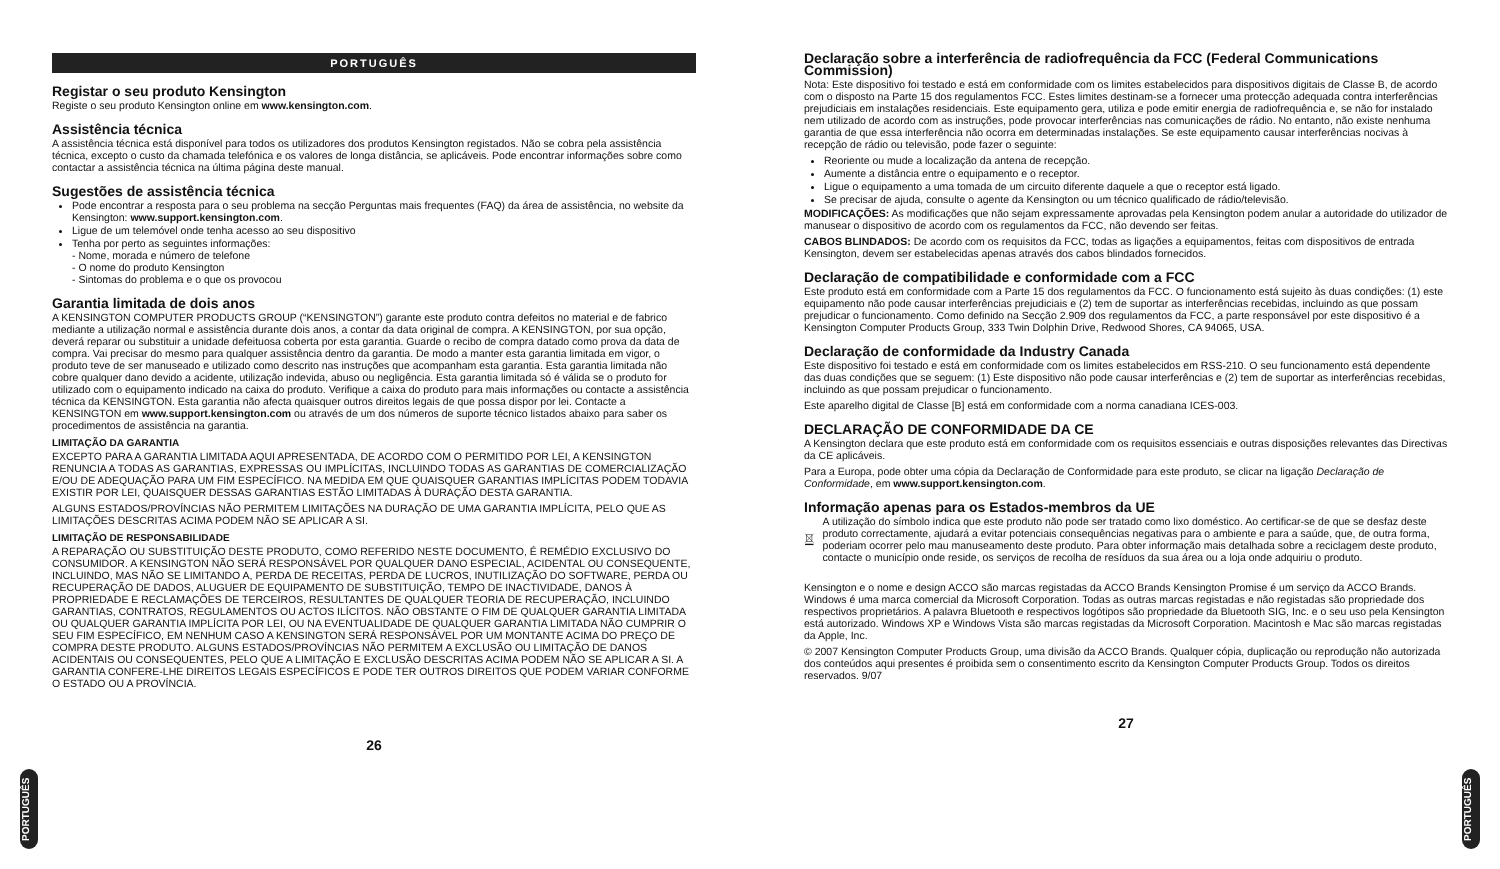PORTUGUÊS
Registar o seu produto Kensington
Registe o seu produto Kensington online em www.kensington.com.
Assistência técnica
A assistência técnica está disponível para todos os utilizadores dos produtos Kensington registados. Não se cobra pela assistência técnica, excepto o custo da chamada telefónica e os valores de longa distância, se aplicáveis. Pode encontrar informações sobre como contactar a assistência técnica na última página deste manual.
Sugestões de assistência técnica
Pode encontrar a resposta para o seu problema na secção Perguntas mais frequentes (FAQ) da área de assistência, no website da Kensington: www.support.kensington.com.
Ligue de um telemóvel onde tenha acesso ao seu dispositivo
Tenha por perto as seguintes informações:
- Nome, morada e número de telefone
- O nome do produto Kensington
- Sintomas do problema e o que os provocou
Garantia limitada de dois anos
A KENSINGTON COMPUTER PRODUCTS GROUP (“KENSINGTON”) garante este produto contra defeitos no material e de fabrico mediante a utilização normal e assistência durante dois anos, a contar da data original de compra. A KENSINGTON, por sua opção, deverá reparar ou substituir a unidade defeituosa coberta por esta garantia. Guarde o recibo de compra datado como prova da data de compra. Vai precisar do mesmo para qualquer assistência dentro da garantia. De modo a manter esta garantia limitada em vigor, o produto teve de ser manuseado e utilizado como descrito nas instruções que acompanham esta garantia. Esta garantia limitada não cobre qualquer dano devido a acidente, utilização indevida, abuso ou negligência. Esta garantia limitada só é válida se o produto for utilizado com o equipamento indicado na caixa do produto. Verifique a caixa do produto para mais informações ou contacte a assistência técnica da KENSINGTON. Esta garantia não afecta quaisquer outros direitos legais de que possa dispor por lei. Contacte a KENSINGTON em www.support.kensington.com ou através de um dos números de suporte técnico listados abaixo para saber os procedimentos de assistência na garantia.
LIMITAÇÃO DA GARANTIA
EXCEPTO PARA A GARANTIA LIMITADA AQUI APRESENTADA, DE ACORDO COM O PERMITIDO POR LEI, A KENSINGTON RENUNCIA A TODAS AS GARANTIAS, EXPRESSAS OU IMPLÍCITAS, INCLUINDO TODAS AS GARANTIAS DE COMERCIALIZAÇÃO E/OU DE ADEQUAÇÃO PARA UM FIM ESPECÍFICO. NA MEDIDA EM QUE QUAISQUER GARANTIAS IMPLÍCITAS PODEM TODAVIA EXISTIR POR LEI, QUAISQUER DESSAS GARANTIAS ESTÃO LIMITADAS À DURAÇÃO DESTA GARANTIA.
ALGUNS ESTADOS/PROVÍNCIAS NÃO PERMITEM LIMITAÇÕES NA DURAÇÃO DE UMA GARANTIA IMPLÍCITA, PELO QUE AS LIMITAÇÕES DESCRITAS ACIMA PODEM NÃO SE APLICAR A SI.
LIMITAÇÃO DE RESPONSABILIDADE
A REPARAÇÃO OU SUBSTITUIÇÃO DESTE PRODUTO, COMO REFERIDO NESTE DOCUMENTO, É REMÉDIO EXCLUSIVO DO CONSUMIDOR. A KENSINGTON NÃO SERÁ RESPONSÁVEL POR QUALQUER DANO ESPECIAL, ACIDENTAL OU CONSEQUENTE, INCLUINDO, MAS NÃO SE LIMITANDO A, PERDA DE RECEITAS, PERDA DE LUCROS, INUTILIZAÇÃO DO SOFTWARE, PERDA OU RECUPERAÇÃO DE DADOS, ALUGUER DE EQUIPAMENTO DE SUBSTITUIÇÃO, TEMPO DE INACTIVIDADE, DANOS À PROPRIEDADE E RECLAMAÇÕES DE TERCEIROS, RESULTANTES DE QUALQUER TEORIA DE RECUPERAÇÃO, INCLUINDO GARANTIAS, CONTRATOS, REGULAMENTOS OU ACTOS ILÍCITOS. NÃO OBSTANTE O FIM DE QUALQUER GARANTIA LIMITADA OU QUALQUER GARANTIA IMPLÍCITA POR LEI, OU NA EVENTUALIDADE DE QUALQUER GARANTIA LIMITADA NÃO CUMPRIR O SEU FIM ESPECÍFICO, EM NENHUM CASO A KENSINGTON SERÁ RESPONSÁVEL POR UM MONTANTE ACIMA DO PREÇO DE COMPRA DESTE PRODUTO. ALGUNS ESTADOS/PROVÍNCIAS NÃO PERMITEM A EXCLUSÃO OU LIMITAÇÃO DE DANOS ACIDENTAIS OU CONSEQUENTES, PELO QUE A LIMITAÇÃO E EXCLUSÃO DESCRITAS ACIMA PODEM NÃO SE APLICAR A SI. A GARANTIA CONFERE-LHE DIREITOS LEGAIS ESPECÍFICOS E PODE TER OUTROS DIREITOS QUE PODEM VARIAR CONFORME O ESTADO OU A PROVÍNCIA.
26
Declaração sobre a interferência de radiofrequência da FCC (Federal Communications Commission)
Nota: Este dispositivo foi testado e está em conformidade com os limites estabelecidos para dispositivos digitais de Classe B, de acordo com o disposto na Parte 15 dos regulamentos FCC. Estes limites destinam-se a fornecer uma protecção adequada contra interferências prejudiciais em instalações residenciais. Este equipamento gera, utiliza e pode emitir energia de radiofrequência e, se não for instalado nem utilizado de acordo com as instruções, pode provocar interferências nas comunicações de rádio. No entanto, não existe nenhuma garantia de que essa interferência não ocorra em determinadas instalações. Se este equipamento causar interferências nocivas à recepção de rádio ou televisão, pode fazer o seguinte:
Reoriente ou mude a localização da antena de recepção.
Aumente a distância entre o equipamento e o receptor.
Ligue o equipamento a uma tomada de um circuito diferente daquele a que o receptor está ligado.
Se precisar de ajuda, consulte o agente da Kensington ou um técnico qualificado de rádio/televisão.
MODIFICAÇÕES: As modificações que não sejam expressamente aprovadas pela Kensington podem anular a autoridade do utilizador de manusear o dispositivo de acordo com os regulamentos da FCC, não devendo ser feitas.
CABOS BLINDADOS: De acordo com os requisitos da FCC, todas as ligações a equipamentos, feitas com dispositivos de entrada Kensington, devem ser estabelecidas apenas através dos cabos blindados fornecidos.
Declaração de compatibilidade e conformidade com a FCC
Este produto está em conformidade com a Parte 15 dos regulamentos da FCC. O funcionamento está sujeito às duas condições: (1) este equipamento não pode causar interferências prejudiciais e (2) tem de suportar as interferências recebidas, incluindo as que possam prejudicar o funcionamento. Como definido na Secção 2.909 dos regulamentos da FCC, a parte responsável por este dispositivo é a Kensington Computer Products Group, 333 Twin Dolphin Drive, Redwood Shores, CA 94065, USA.
Declaração de conformidade da Industry Canada
Este dispositivo foi testado e está em conformidade com os limites estabelecidos em RSS-210. O seu funcionamento está dependente das duas condições que se seguem: (1) Este dispositivo não pode causar interferências e (2) tem de suportar as interferências recebidas, incluindo as que possam prejudicar o funcionamento.
Este aparelho digital de Classe [B] está em conformidade com a norma canadiana ICES-003.
DECLARAÇÃO DE CONFORMIDADE DA CE
A Kensington declara que este produto está em conformidade com os requisitos essenciais e outras disposições relevantes das Directivas da CE aplicáveis.
Para a Europa, pode obter uma cópia da Declaração de Conformidade para este produto, se clicar na ligação Declaração de Conformidade, em www.support.kensington.com.
Informação apenas para os Estados-membros da UE
A utilização do símbolo indica que este produto não pode ser tratado como lixo doméstico. Ao certificar-se de que se desfaz deste produto correctamente, ajudará a evitar potenciais consequências negativas para o ambiente e para a saúde, que, de outra forma, poderiam ocorrer pelo mau manuseamento deste produto. Para obter informação mais detalhada sobre a reciclagem deste produto, contacte o município onde reside, os serviços de recolha de resíduos da sua área ou a loja onde adquiriu o produto.
Kensington e o nome e design ACCO são marcas registadas da ACCO Brands Kensington Promise é um serviço da ACCO Brands. Windows é uma marca comercial da Microsoft Corporation. Todas as outras marcas registadas e não registadas são propriedade dos respectivos proprietários. A palavra Bluetooth e respectivos logótipos são propriedade da Bluetooth SIG, Inc. e o seu uso pela Kensington está autorizado. Windows XP e Windows Vista são marcas registadas da Microsoft Corporation. Macintosh e Mac são marcas registadas da Apple, Inc.
© 2007 Kensington Computer Products Group, uma divisão da ACCO Brands. Qualquer cópia, duplicação ou reprodução não autorizada dos conteúdos aqui presentes é proibida sem o consentimento escrito da Kensington Computer Products Group. Todos os direitos reservados. 9/07
27
PORTUGUÊS
PORTUGUÊS